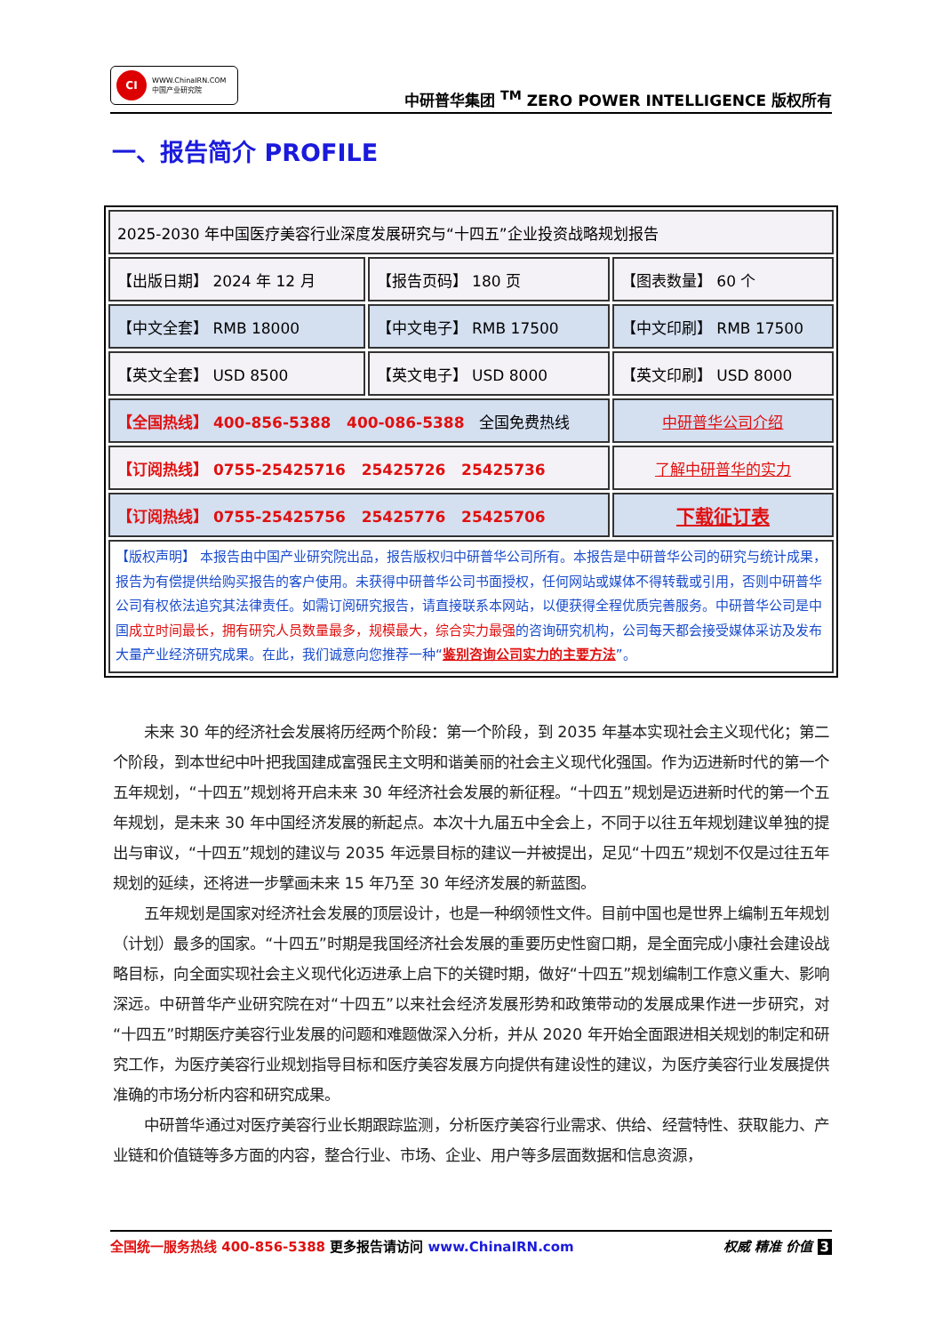CI
WWW.ChinaIRN.COM
中国产业研究院
中研普华集团 <sup>TM</sup> ZERO POWER INTELLIGENCE 版权所有
一、报告简介 PROFILE
| 2025-2030 年中国医疗美容行业深度发展研究与“十四五”企业投资战略规划报告 | | |
| 【出版日期】 2024 年 12 月 | 【报告页码】 180 页 | 【图表数量】 60 个 |
| 【中文全套】 RMB 18000 | 【中文电子】 RMB 17500 | 【中文印刷】 RMB 17500 |
| 【英文全套】 USD 8500 | 【英文电子】 USD 8000 | 【英文印刷】 USD 8000 |
| 【全国热线】 400-856-5388 400-086-5388 全国免费热线 | | 中研普华公司介绍 |
| 【订阅热线】 0755-25425716 25425726 25425736 | | 了解中研普华的实力 |
| 【订阅热线】 0755-25425756 25425776 25425706 | | 下载征订表 |
| 【版权声明】 本报告由中国产业研究院出品，报告版权归中研普华公司所有。本报告是中研普华公司的研究与统计成果，报告为有偿提供给购买报告的客户使用。未获得中研普华公司书面授权，任何网站或媒体不得转载或引用，否则中研普华公司有权依法追究其法律责任。如需订阅研究报告，请直接联系本网站，以便获得全程优质完善服务。中研普华公司是中国 成立时间最长，拥有研究人员数量最多，规模最大，综合实力最强 的咨询研究机构，公司每天都会接受媒体采访及发布大量产业经济研究成果。在此，我们诚意向您推荐一种“ 鉴别咨询公司实力的主要方法 ”。 | | |
未来 30 年的经济社会发展将历经两个阶段：第一个阶段，到 2035 年基本实现社会主义现代化；第二个阶段，到本世纪中叶把我国建成富强民主文明和谐美丽的社会主义现代化强国。作为迈进新时代的第一个五年规划，“十四五”规划将开启未来 30 年经济社会发展的新征程。“十四五”规划是迈进新时代的第一个五年规划，是未来 30 年中国经济发展的新起点。本次十九届五中全会上，不同于以往五年规划建议单独的提出与审议，“十四五”规划的建议与 2035 年远景目标的建议一并被提出，足见“十四五”规划不仅是过往五年规划的延续，还将进一步擘画未来 15 年乃至 30 年经济发展的新蓝图。
五年规划是国家对经济社会发展的顶层设计，也是一种纲领性文件。目前中国也是世界上编制五年规划（计划）最多的国家。“十四五”时期是我国经济社会发展的重要历史性窗口期，是全面完成小康社会建设战略目标，向全面实现社会主义现代化迈进承上启下的关键时期，做好“十四五”规划编制工作意义重大、影响深远。中研普华产业研究院在对“十四五”以来社会经济发展形势和政策带动的发展成果作进一步研究，对“十四五”时期医疗美容行业发展的问题和难题做深入分析，并从 2020 年开始全面跟进相关规划的制定和研究工作，为医疗美容行业规划指导目标和医疗美容发展方向提供有建设性的建议，为医疗美容行业发展提供准确的市场分析内容和研究成果。
中研普华通过对医疗美容行业长期跟踪监测，分析医疗美容行业需求、供给、经营特性、获取能力、产业链和价值链等多方面的内容，整合行业、市场、企业、用户等多层面数据和信息资源，
全国统一服务热线 400-856-5388 更多报告请访问 www.ChinaIRN.com
权威 精准 价值 3